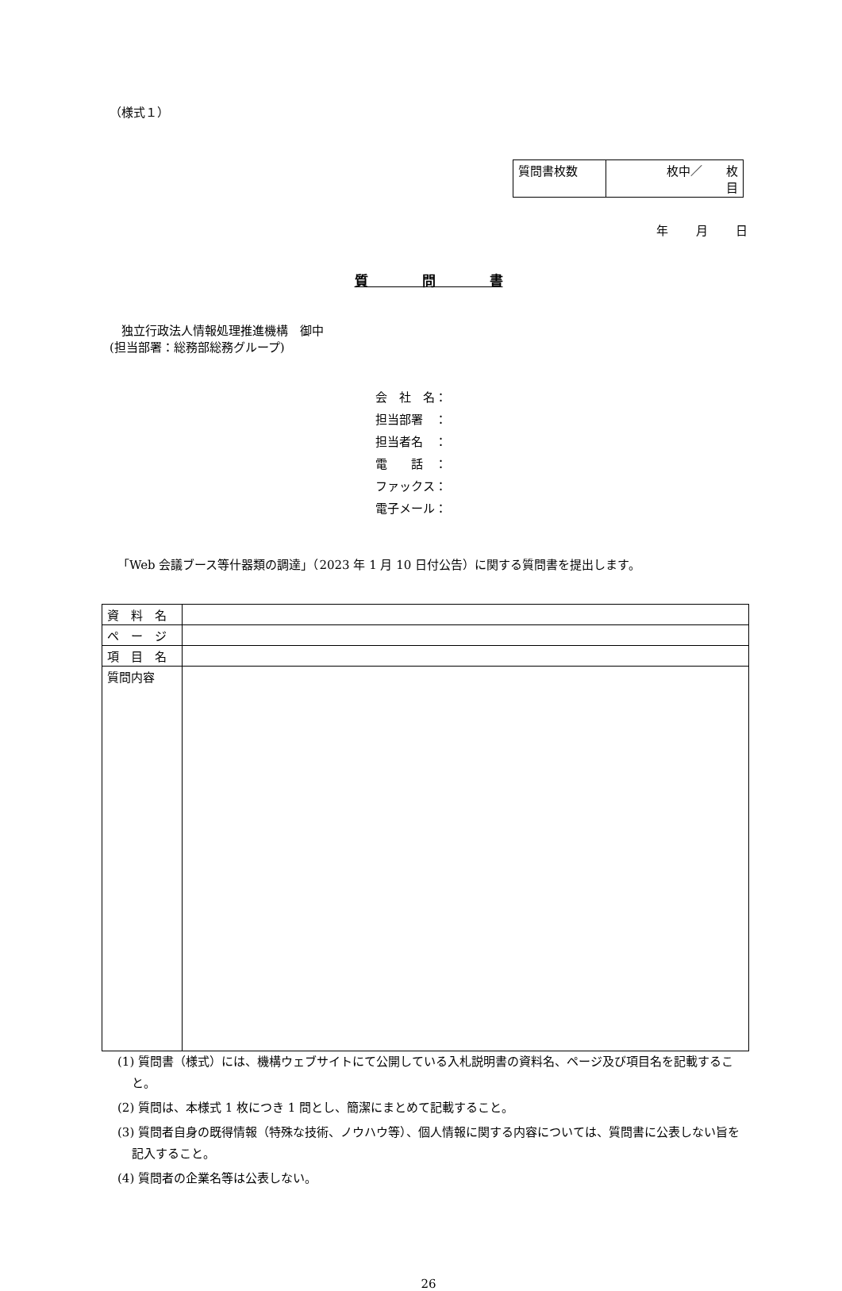（様式１）
| 質問書枚数 | 枚中／ 枚 目 |
年 月 日
質　　　　問　　　　書
　独立行政法人情報処理推進機構　御中
(担当部署：総務部総務グループ)
会　社　名：
担当部署　：
担当者名　：
電　　話　：
ファックス：
電子メール：
「Web 会議ブース等什器類の調達」（2023 年 1 月 10 日付公告）に関する質問書を提出します。
| 資 料 名 | |
| ペ ー ジ | |
| 項 目 名 | |
| 質問内容 | |
(1) 質問書（様式）には、機構ウェブサイトにて公開している入札説明書の資料名、ページ及び項目名を記載すること。
(2) 質問は、本様式 1 枚につき 1 問とし、簡潔にまとめて記載すること。
(3) 質問者自身の既得情報（特殊な技術、ノウハウ等）、個人情報に関する内容については、質問書に公表しない旨を記入すること。
(4) 質問者の企業名等は公表しない。
26